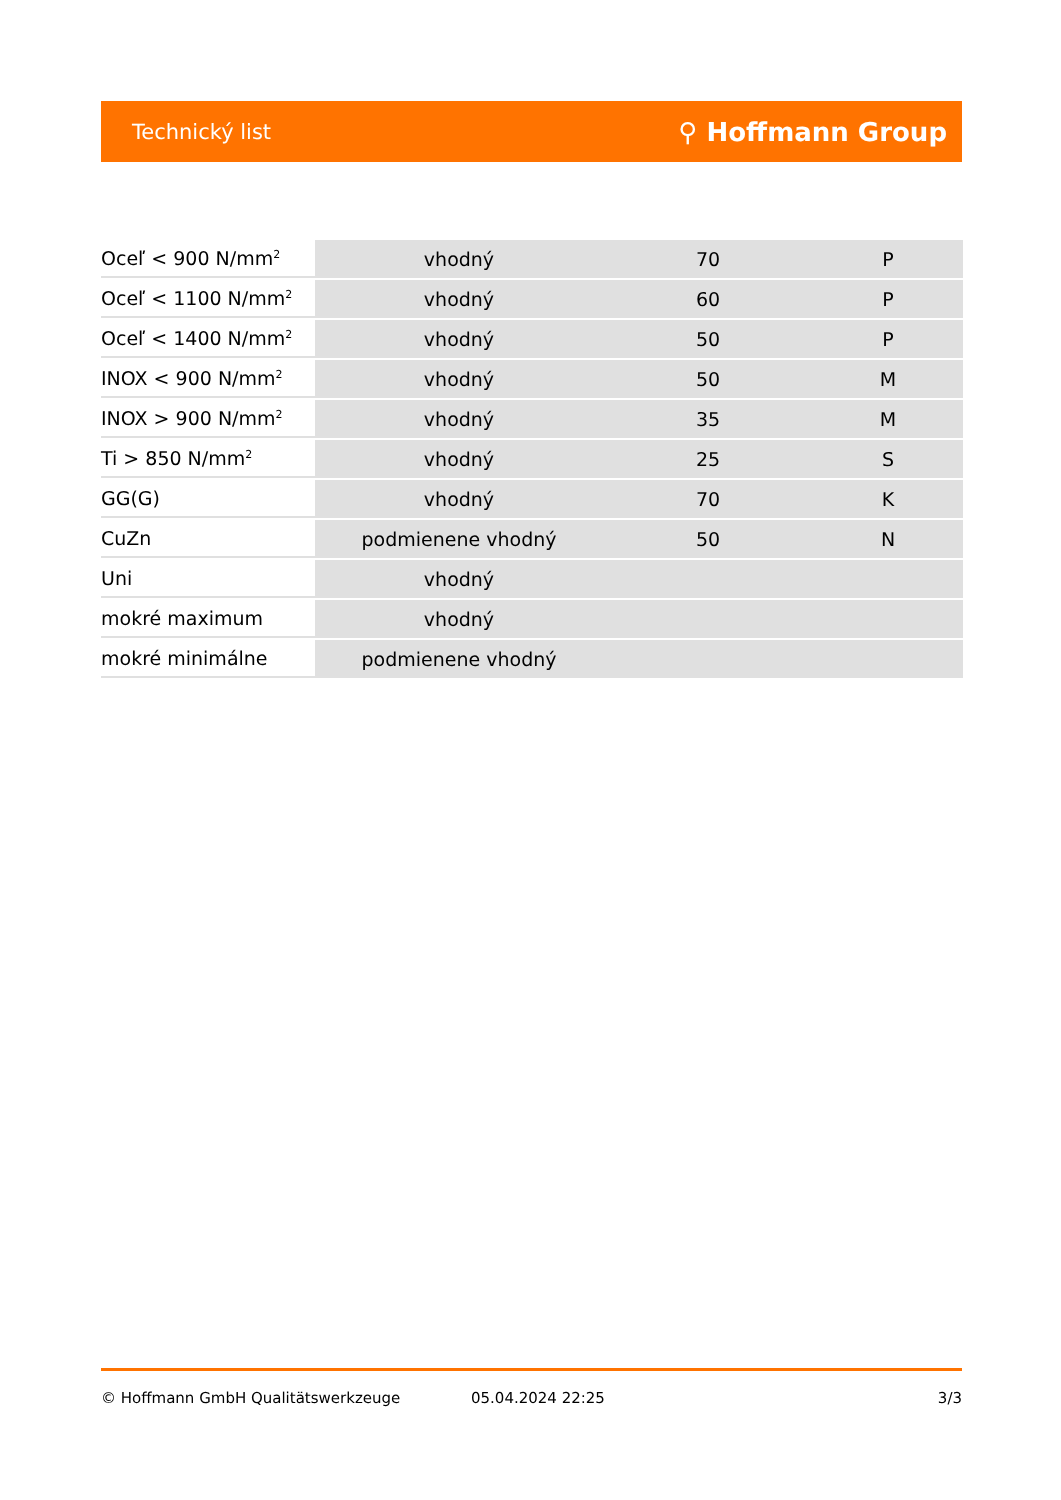Technický list ⚲ Hoffmann Group
| Oceľ < 900 N/mm<sup>2</sup> | vhodný | 70 | P |
| Oceľ < 1100 N/mm<sup>2</sup> | vhodný | 60 | P |
| Oceľ < 1400 N/mm<sup>2</sup> | vhodný | 50 | P |
| INOX < 900 N/mm<sup>2</sup> | vhodný | 50 | M |
| INOX > 900 N/mm<sup>2</sup> | vhodný | 35 | M |
| Ti > 850 N/mm<sup>2</sup> | vhodný | 25 | S |
| GG(G) | vhodný | 70 | K |
| CuZn | podmienene vhodný | 50 | N |
| Uni | vhodný | | |
| mokré maximum | vhodný | | |
| mokré minimálne | podmienene vhodný | | |
© Hoffmann GmbH Qualitätswerkzeuge 05.04.2024 22:25 3/3